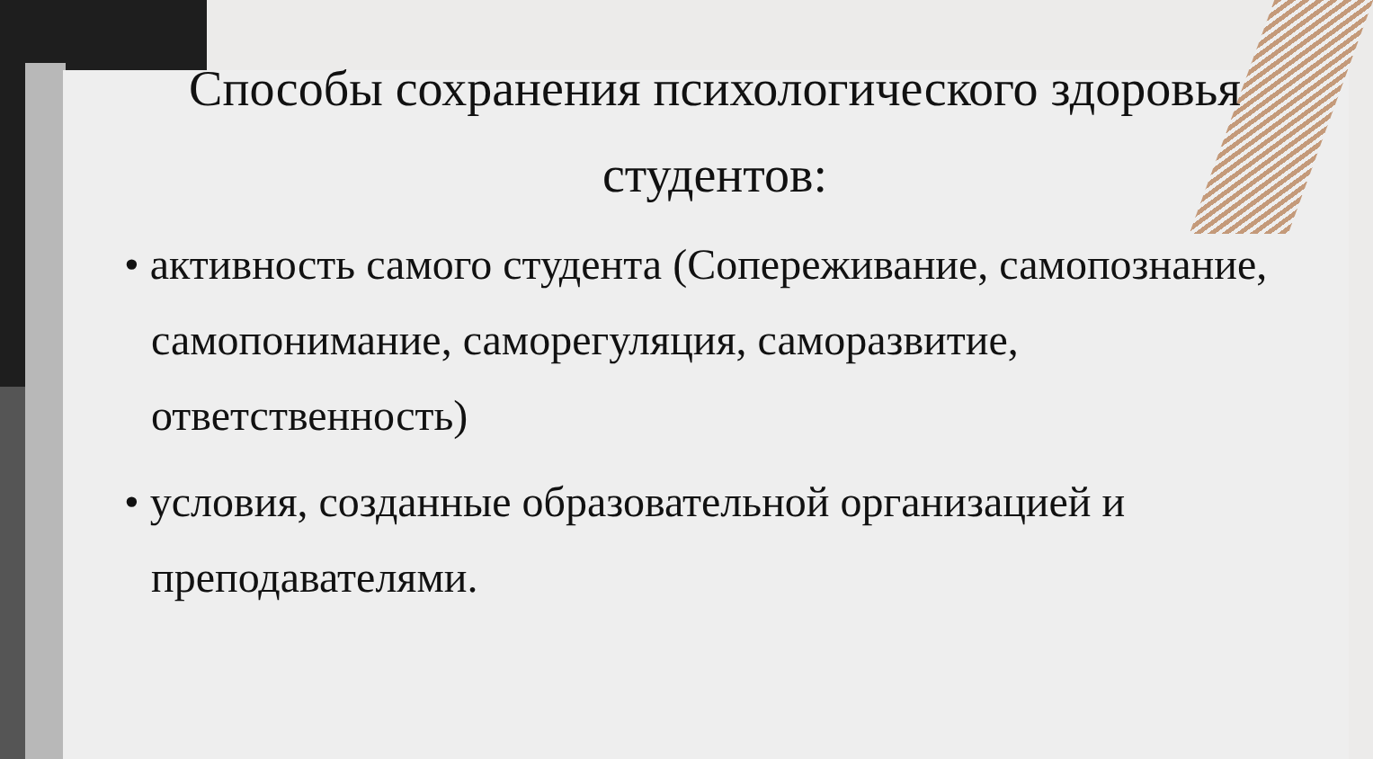Способы сохранения психологического здоровья студентов:
• активность самого студента (Сопереживание, самопознание, самопонимание, саморегуляция, саморазвитие, ответственность)
• условия, созданные образовательной организацией и преподавателями.